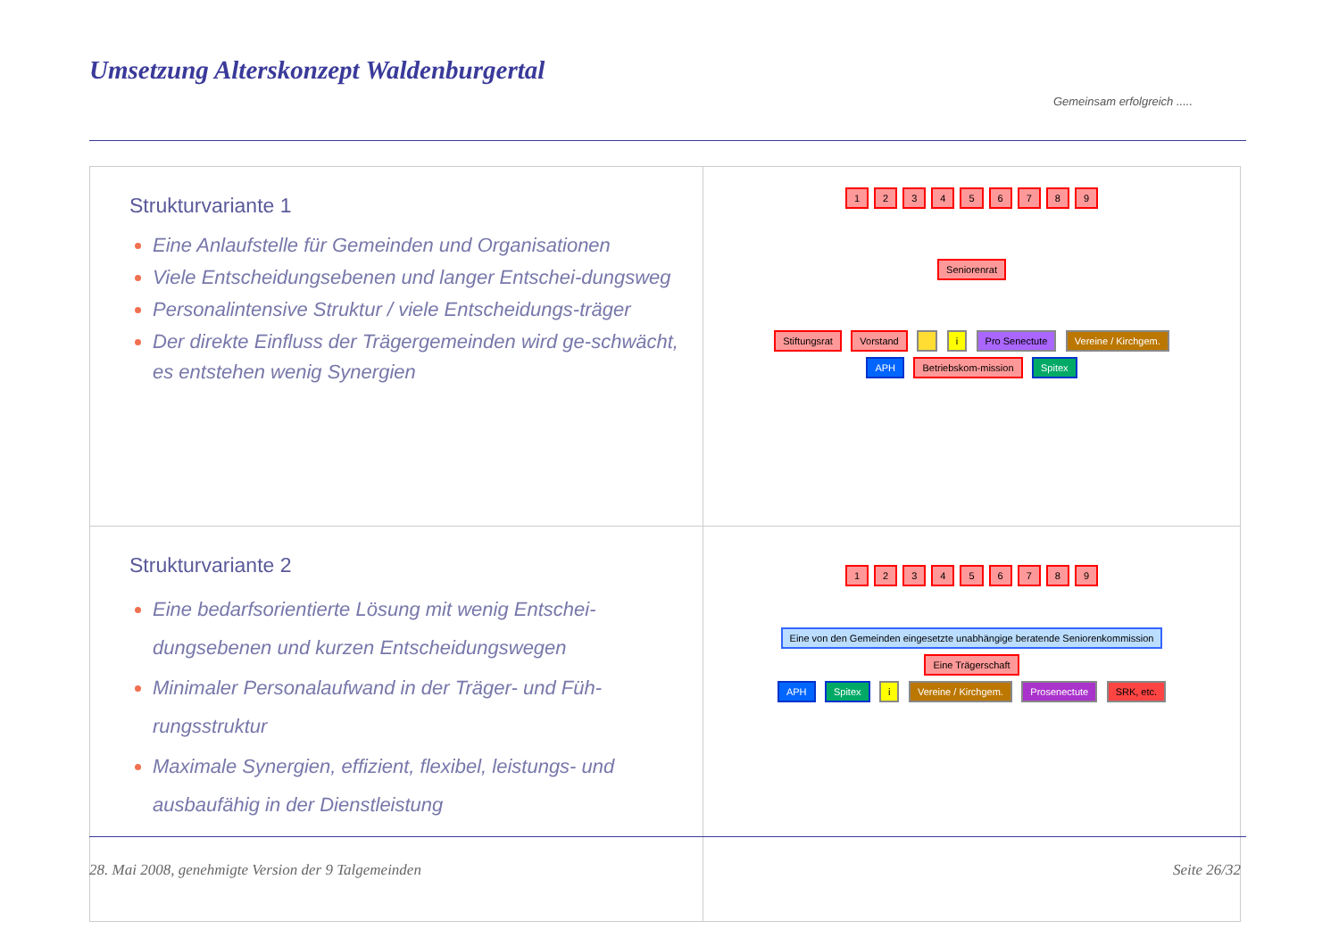Umsetzung Alterskonzept Waldenburgertal
Gemeinsam erfolgreich .....
| Strukturvariante 1 Eine Anlaufstelle für Gemeinden und Organisationen Viele Entscheidungsebenen und langer Entschei-dungsweg Personalintensive Struktur / viele Entscheidungs-träger Der direkte Einfluss der Trägergemeinden wird ge-schwächt, es entstehen wenig Synergien | 1 2 3 4 5 6 7 8 9 Seniorenrat Stiftungsrat Vorstand i Pro Senectute Vereine / Kirchgem. APH Betriebskom-mission Spitex |
| Strukturvariante 2 Eine bedarfsorientierte Lösung mit wenig Entschei-dungsebenen und kurzen Entscheidungswegen Minimaler Personalaufwand in der Träger- und Füh-rungsstruktur Maximale Synergien, effizient, flexibel, leistungs- und ausbaufähig in der Dienstleistung | 1 2 3 4 5 6 7 8 9 Eine von den Gemeinden eingesetzte unabhängige beratende Seniorenkommission Eine Trägerschaft APH Spitex i Vereine / Kirchgem. Prosenectute SRK, etc. |
28. Mai 2008, genehmigte Version der 9 Talgemeinden Seite 26/32